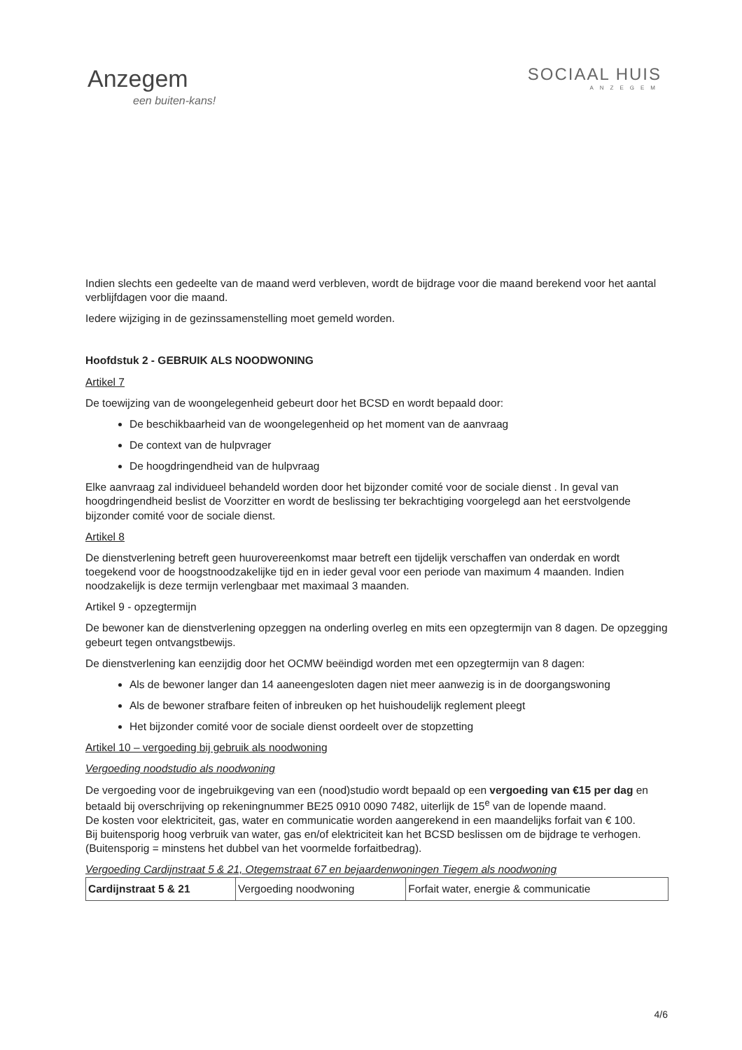Anzegem
een buiten-kans!
SOCIAAL HUIS
ANZEGEM
Indien slechts een gedeelte van de maand werd verbleven, wordt de bijdrage voor die maand berekend voor het aantal verblijfdagen voor die maand.
Iedere wijziging in de gezinssamenstelling moet gemeld worden.
Hoofdstuk 2 - GEBRUIK ALS NOODWONING
Artikel 7
De toewijzing van de woongelegenheid gebeurt door het BCSD en wordt bepaald door:
De beschikbaarheid van de woongelegenheid op het moment van de aanvraag
De context van de hulpvrager
De hoogdringendheid van de hulpvraag
Elke aanvraag zal individueel behandeld worden door het bijzonder comité voor de sociale dienst . In geval van hoogdringendheid beslist de Voorzitter en wordt de beslissing ter bekrachtiging voorgelegd aan het eerstvolgende bijzonder comité voor de sociale dienst.
Artikel 8
De dienstverlening betreft geen huurovereenkomst maar betreft een tijdelijk verschaffen van onderdak en wordt toegekend voor de hoogstnoodzakelijke tijd en in ieder geval voor een periode van maximum 4 maanden. Indien noodzakelijk is deze termijn verlengbaar met maximaal 3 maanden.
Artikel 9 - opzegtermijn
De bewoner kan de dienstverlening opzeggen na onderling overleg en mits een opzegtermijn van 8 dagen. De opzegging gebeurt tegen ontvangstbewijs.
De dienstverlening kan eenzijdig door het OCMW beëindigd worden met een opzegtermijn van 8 dagen:
Als de bewoner langer dan 14 aaneengesloten dagen niet meer aanwezig is in de doorgangswoning
Als de bewoner strafbare feiten of inbreuken op het huishoudelijk reglement pleegt
Het bijzonder comité voor de sociale dienst oordeelt over de stopzetting
Artikel 10 – vergoeding bij gebruik als noodwoning
Vergoeding noodstudio als noodwoning
De vergoeding voor de ingebruikgeving van een (nood)studio wordt bepaald op een vergoeding van €15 per dag en betaald bij overschrijving op rekeningnummer BE25 0910 0090 7482, uiterlijk de 15<sup>e</sup> van de lopende maand.
De kosten voor elektriciteit, gas, water en communicatie worden aangerekend in een maandelijks forfait van € 100.
Bij buitensporig hoog verbruik van water, gas en/of elektriciteit kan het BCSD beslissen om de bijdrage te verhogen. (Buitensporig = minstens het dubbel van het voormelde forfaitbedrag).
Vergoeding Cardijnstraat 5 & 21, Otegemstraat 67 en bejaardenwoningen Tiegem als noodwoning
| Cardijnstraat 5 & 21 | Vergoeding noodwoning | Forfait water, energie & communicatie |
4/6